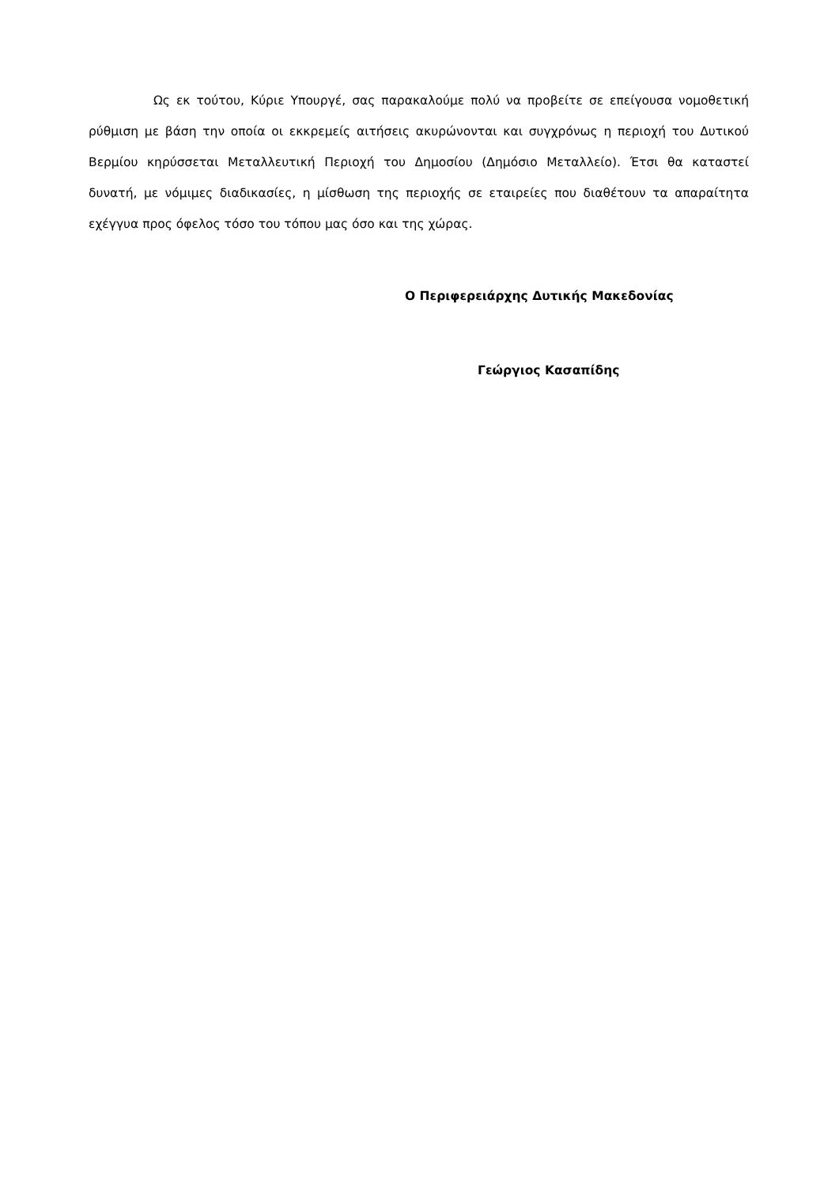Ως εκ τούτου, Κύριε Υπουργέ, σας παρακαλούμε πολύ να προβείτε σε επείγουσα νομοθετική ρύθμιση με βάση την οποία οι εκκρεμείς αιτήσεις ακυρώνονται και συγχρόνως η περιοχή του Δυτικού Βερμίου κηρύσσεται Μεταλλευτική Περιοχή του Δημοσίου (Δημόσιο Μεταλλείο). Έτσι θα καταστεί δυνατή, με νόμιμες διαδικασίες, η μίσθωση της περιοχής σε εταιρείες που διαθέτουν τα απαραίτητα εχέγγυα προς όφελος τόσο του τόπου μας όσο και της χώρας.
Ο Περιφερειάρχης Δυτικής Μακεδονίας
Γεώργιος Κασαπίδης